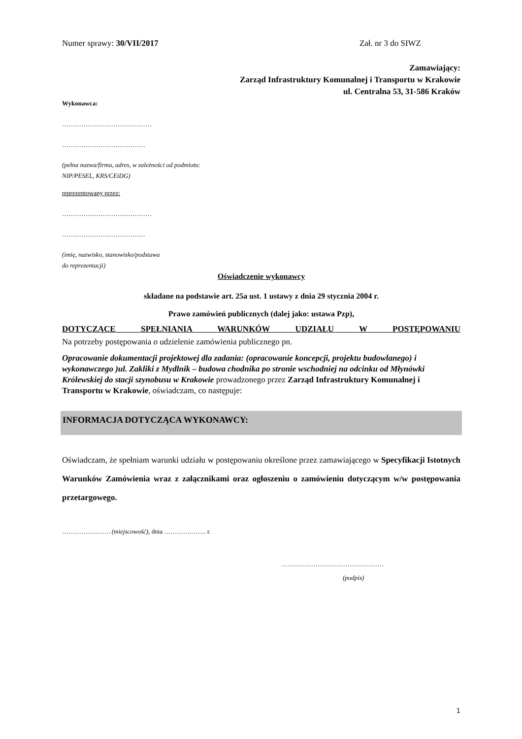Numer sprawy: 30/VII/2017 Zał. nr 3 do SIWZ
Zamawiający:
Zarząd Infrastruktury Komunalnej i Transportu w Krakowie
ul. Centralna 53, 31-586 Kraków
Wykonawca:
……………………………………
…………………………………
(pełna nazwa/firma, adres, w zależności od podmiotu: NIP/PESEL, KRS/CEiDG)
reprezentowany przez:
……………………………………
…………………………………
(imię, nazwisko, stanowisko/podstawa
do reprezentacji)
Oświadczenie wykonawcy
składane na podstawie art. 25a ust. 1 ustawy z dnia 29 stycznia 2004 r.
Prawo zamówień publicznych (dalej jako: ustawa Pzp),
DOTYCZĄCE SPEŁNIANIA WARUNKÓW UDZIAŁU W POSTĘPOWANIU
Na potrzeby postępowania o udzielenie zamówienia publicznego pn.
Opracowanie dokumentacji projektowej dla zadania: (opracowanie koncepcji, projektu budowlanego) i wykonawczego )ul. Zakliki z Mydlnik – budowa chodnika po stronie wschodniej na odcinku od Młynówki Królewskiej do stacji szynobusu w Krakowie prowadzonego przez Zarząd Infrastruktury Komunalnej i Transportu w Krakowie, oświadczam, co następuje:
INFORMACJA DOTYCZĄCA WYKONAWCY:
Oświadczam, że spełniam warunki udziału w postępowaniu określone przez zamawiającego w Specyfikacji Istotnych Warunków Zamówienia wraz z załącznikami oraz ogłoszeniu o zamówieniu dotyczącym w/w postępowania przetargowego.
…………….……. (miejscowość), dnia ………….……. r.
…………………………………………
(podpis)
1